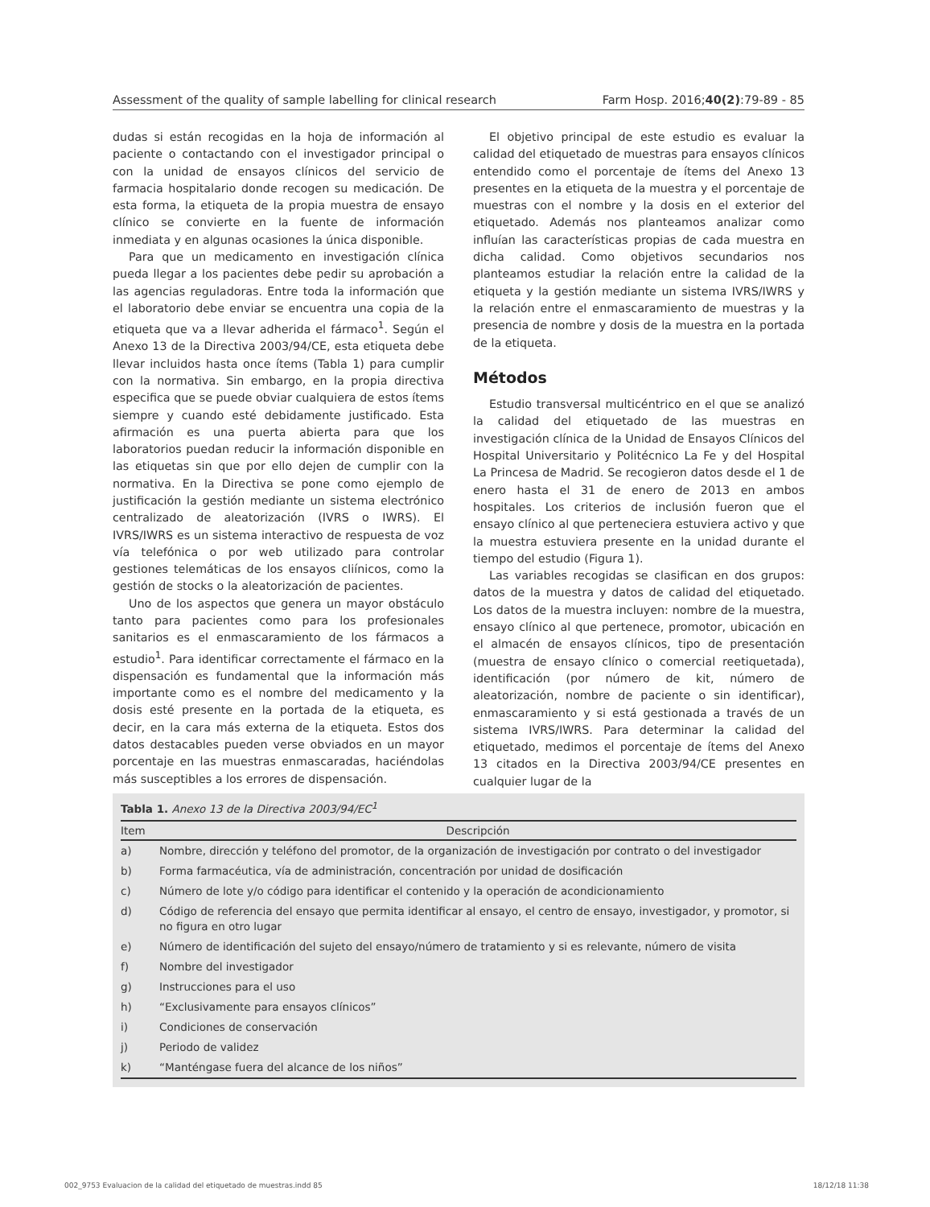Assessment of the quality of sample labelling for clinical research Farm Hosp. 2016;40(2):79-89 - 85
dudas si están recogidas en la hoja de información al paciente o contactando con el investigador principal o con la unidad de ensayos clínicos del servicio de farmacia hospitalario donde recogen su medicación. De esta forma, la etiqueta de la propia muestra de ensayo clínico se convierte en la fuente de información inmediata y en algunas ocasiones la única disponible.
Para que un medicamento en investigación clínica pueda llegar a los pacientes debe pedir su aprobación a las agencias reguladoras. Entre toda la información que el laboratorio debe enviar se encuentra una copia de la etiqueta que va a llevar adherida el fármaco<sup>1</sup>. Según el Anexo 13 de la Directiva 2003/94/CE, esta etiqueta debe llevar incluidos hasta once ítems (Tabla 1) para cumplir con la normativa. Sin embargo, en la propia directiva especifica que se puede obviar cualquiera de estos ítems siempre y cuando esté debidamente justificado. Esta afirmación es una puerta abierta para que los laboratorios puedan reducir la información disponible en las etiquetas sin que por ello dejen de cumplir con la normativa. En la Directiva se pone como ejemplo de justificación la gestión mediante un sistema electrónico centralizado de aleatorización (IVRS o IWRS). El IVRS/IWRS es un sistema interactivo de respuesta de voz vía telefónica o por web utilizado para controlar gestiones telemáticas de los ensayos cliínicos, como la gestión de stocks o la aleatorización de pacientes.
Uno de los aspectos que genera un mayor obstáculo tanto para pacientes como para los profesionales sanitarios es el enmascaramiento de los fármacos a estudio<sup>1</sup>. Para identificar correctamente el fármaco en la dispensación es fundamental que la información más importante como es el nombre del medicamento y la dosis esté presente en la portada de la etiqueta, es decir, en la cara más externa de la etiqueta. Estos dos datos destacables pueden verse obviados en un mayor porcentaje en las muestras enmascaradas, haciéndolas más susceptibles a los errores de dispensación.
El objetivo principal de este estudio es evaluar la calidad del etiquetado de muestras para ensayos clínicos entendido como el porcentaje de ítems del Anexo 13 presentes en la etiqueta de la muestra y el porcentaje de muestras con el nombre y la dosis en el exterior del etiquetado. Además nos planteamos analizar como influían las características propias de cada muestra en dicha calidad. Como objetivos secundarios nos planteamos estudiar la relación entre la calidad de la etiqueta y la gestión mediante un sistema IVRS/IWRS y la relación entre el enmascaramiento de muestras y la presencia de nombre y dosis de la muestra en la portada de la etiqueta.
Métodos
Estudio transversal multicéntrico en el que se analizó la calidad del etiquetado de las muestras en investigación clínica de la Unidad de Ensayos Clínicos del Hospital Universitario y Politécnico La Fe y del Hospital La Princesa de Madrid. Se recogieron datos desde el 1 de enero hasta el 31 de enero de 2013 en ambos hospitales. Los criterios de inclusión fueron que el ensayo clínico al que perteneciera estuviera activo y que la muestra estuviera presente en la unidad durante el tiempo del estudio (Figura 1).
Las variables recogidas se clasifican en dos grupos: datos de la muestra y datos de calidad del etiquetado. Los datos de la muestra incluyen: nombre de la muestra, ensayo clínico al que pertenece, promotor, ubicación en el almacén de ensayos clínicos, tipo de presentación (muestra de ensayo clínico o comercial reetiquetada), identificación (por número de kit, número de aleatorización, nombre de paciente o sin identificar), enmascaramiento y si está gestionada a través de un sistema IVRS/IWRS. Para determinar la calidad del etiquetado, medimos el porcentaje de ítems del Anexo 13 citados en la Directiva 2003/94/CE presentes en cualquier lugar de la
Tabla 1. Anexo 13 de la Directiva 2003/94/EC<sup>1</sup>
| Item | Descripción |
| --- | --- |
| a) | Nombre, dirección y teléfono del promotor, de la organización de investigación por contrato o del investigador |
| b) | Forma farmacéutica, vía de administración, concentración por unidad de dosificación |
| c) | Número de lote y/o código para identificar el contenido y la operación de acondicionamiento |
| d) | Código de referencia del ensayo que permita identificar al ensayo, el centro de ensayo, investigador, y promotor, si no figura en otro lugar |
| e) | Número de identificación del sujeto del ensayo/número de tratamiento y si es relevante, número de visita |
| f) | Nombre del investigador |
| g) | Instrucciones para el uso |
| h) | “Exclusivamente para ensayos clínicos” |
| i) | Condiciones de conservación |
| j) | Periodo de validez |
| k) | “Manténgase fuera del alcance de los niños” |
002_9753 Evaluacion de la calidad del etiquetado de muestras.indd 85 18/12/18 11:38